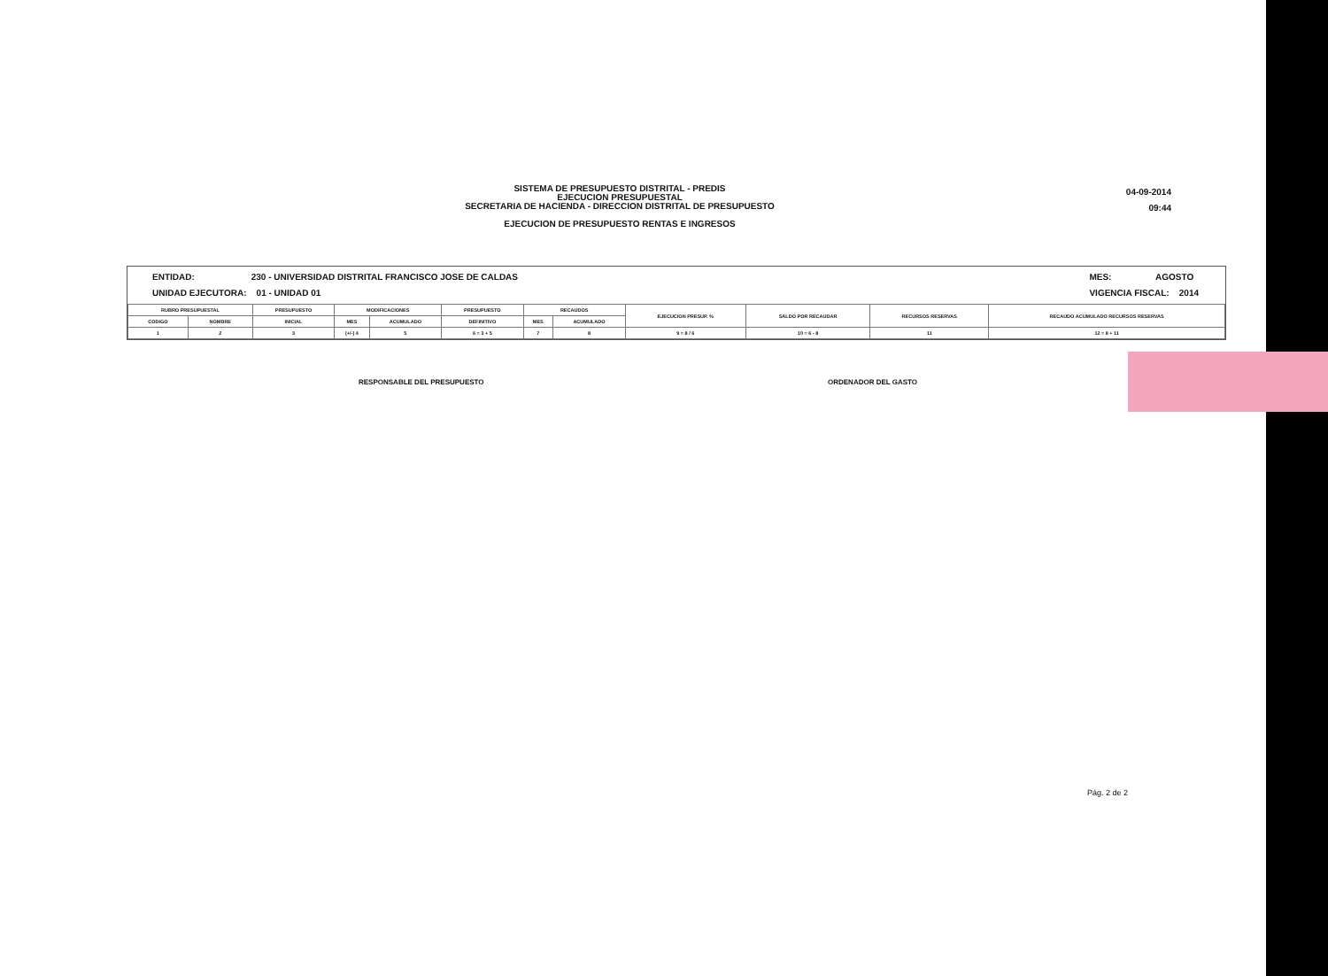SISTEMA DE PRESUPUESTO DISTRITAL - PREDIS
EJECUCION PRESUPUESTAL
SECRETARIA DE HACIENDA - DIRECCION DISTRITAL DE PRESUPUESTO
EJECUCION DE PRESUPUESTO RENTAS E INGRESOS
04-09-2014
09:44
ENTIDAD: 230 - UNIVERSIDAD DISTRITAL FRANCISCO JOSE DE CALDAS
UNIDAD EJECUTORA: 01 - UNIDAD 01
MES: AGOSTO
VIGENCIA FISCAL: 2014
| RUBRO PRESUPUESTAL | | PRESUPUESTO | MODIFICACIONES | | PRESUPUESTO | RECAUDOS | | EJECUCION PRESUP. % | SALDO POR RECAUDAR | RECURSOS RESERVAS | RECAUDO ACUMULADO RECURSOS RESERVAS |
| --- | --- | --- | --- | --- | --- | --- | --- | --- | --- | --- | --- |
| CODIGO | NOMBRE | INICIAL | MES | ACUMULADO | DEFINITIVO | MES | ACUMULADO | | | | |
| 1 | 2 | 3 | (+/-) 4 | 5 | 6 = 3 + 5 | 7 | 8 | 9 = 8 / 6 | 10 = 6 - 8 | 11 | 12 = 8 + 11 |
RESPONSABLE DEL PRESUPUESTO ORDENADOR DEL GASTO
Pág. 2 de 2